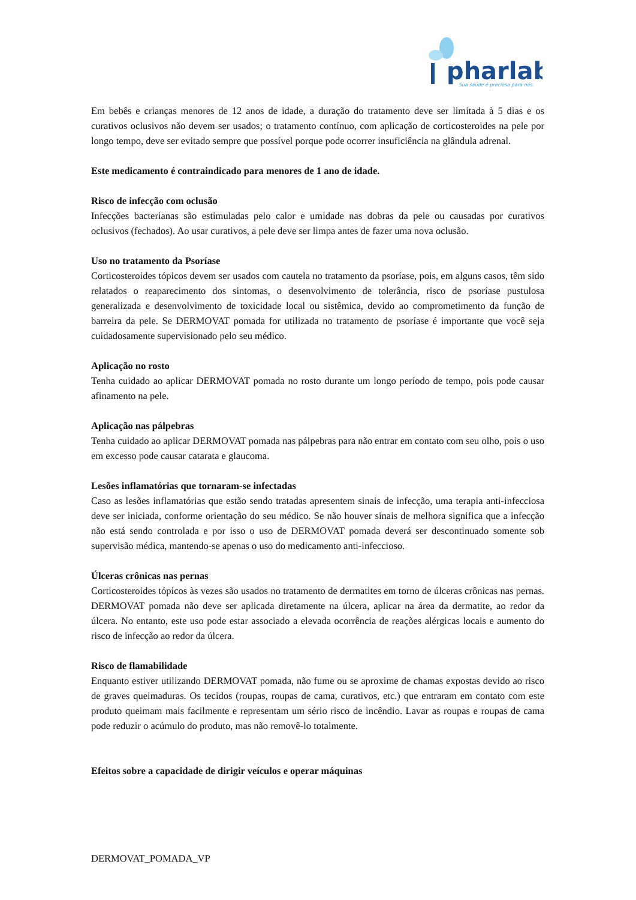pharlab
Sua saúde é preciosa para nós.
Em bebês e crianças menores de 12 anos de idade, a duração do tratamento deve ser limitada à 5 dias e os curativos oclusivos não devem ser usados; o tratamento contínuo, com aplicação de corticosteroides na pele por longo tempo, deve ser evitado sempre que possível porque pode ocorrer insuficiência na glândula adrenal.
Este medicamento é contraindicado para menores de 1 ano de idade.
Risco de infecção com oclusão
Infecções bacterianas são estimuladas pelo calor e umidade nas dobras da pele ou causadas por curativos oclusivos (fechados). Ao usar curativos, a pele deve ser limpa antes de fazer uma nova oclusão.
Uso no tratamento da Psoríase
Corticosteroides tópicos devem ser usados com cautela no tratamento da psoríase, pois, em alguns casos, têm sido relatados o reaparecimento dos sintomas, o desenvolvimento de tolerância, risco de psoríase pustulosa generalizada e desenvolvimento de toxicidade local ou sistêmica, devido ao comprometimento da função de barreira da pele. Se DERMOVAT pomada for utilizada no tratamento de psoríase é importante que você seja cuidadosamente supervisionado pelo seu médico.
Aplicação no rosto
Tenha cuidado ao aplicar DERMOVAT pomada no rosto durante um longo período de tempo, pois pode causar afinamento na pele.
Aplicação nas pálpebras
Tenha cuidado ao aplicar DERMOVAT pomada nas pálpebras para não entrar em contato com seu olho, pois o uso em excesso pode causar catarata e glaucoma.
Lesões inflamatórias que tornaram-se infectadas
Caso as lesões inflamatórias que estão sendo tratadas apresentem sinais de infecção, uma terapia anti-infecciosa deve ser iniciada, conforme orientação do seu médico. Se não houver sinais de melhora significa que a infecção não está sendo controlada e por isso o uso de DERMOVAT pomada deverá ser descontinuado somente sob supervisão médica, mantendo-se apenas o uso do medicamento anti-infeccioso.
Úlceras crônicas nas pernas
Corticosteroides tópicos às vezes são usados no tratamento de dermatites em torno de úlceras crônicas nas pernas. DERMOVAT pomada não deve ser aplicada diretamente na úlcera, aplicar na área da dermatite, ao redor da úlcera. No entanto, este uso pode estar associado a elevada ocorrência de reações alérgicas locais e aumento do risco de infecção ao redor da úlcera.
Risco de flamabilidade
Enquanto estiver utilizando DERMOVAT pomada, não fume ou se aproxime de chamas expostas devido ao risco de graves queimaduras. Os tecidos (roupas, roupas de cama, curativos, etc.) que entraram em contato com este produto queimam mais facilmente e representam um sério risco de incêndio. Lavar as roupas e roupas de cama pode reduzir o acúmulo do produto, mas não removê-lo totalmente.
Efeitos sobre a capacidade de dirigir veículos e operar máquinas
DERMOVAT_POMADA_VP